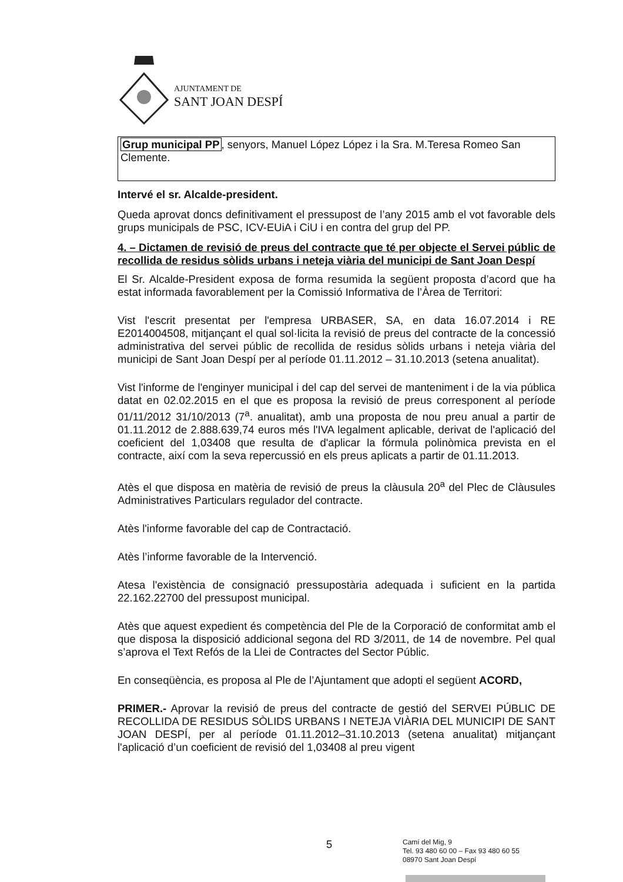AJUNTAMENT DE
SANT JOAN DESPÍ
Grup municipal PP, senyors, Manuel López López i la Sra. M.Teresa Romeo San Clemente.
Intervé el sr. Alcalde-president.
Queda aprovat doncs definitivament el pressupost de l’any 2015 amb el vot favorable dels grups municipals de PSC, ICV-EUiA i CiU i en contra del grup del PP.
4. – Dictamen de revisió de preus del contracte que té per objecte el Servei públic de recollida de residus sòlids urbans i neteja viària del municipi de Sant Joan Despí
El Sr. Alcalde-President exposa de forma resumida la següent proposta d’acord que ha estat informada favorablement per la Comissió Informativa de l’Àrea de Territori:
Vist l'escrit presentat per l'empresa URBASER, SA, en data 16.07.2014 i RE E2014004508, mitjançant el qual sol·licita la revisió de preus del contracte de la concessió administrativa del servei públic de recollida de residus sòlids urbans i neteja viària del municipi de Sant Joan Despí per al període 01.11.2012 – 31.10.2013 (setena anualitat).
Vist l'informe de l'enginyer municipal i del cap del servei de manteniment i de la via pública datat en 02.02.2015 en el que es proposa la revisió de preus corresponent al període 01/11/2012 31/10/2013 (7<sup>a</sup>. anualitat), amb una proposta de nou preu anual a partir de 01.11.2012 de 2.888.639,74 euros més l'IVA legalment aplicable, derivat de l'aplicació del coeficient del 1,03408 que resulta de d'aplicar la fórmula polinòmica prevista en el contracte, així com la seva repercussió en els preus aplicats a partir de 01.11.2013.
Atès el que disposa en matèria de revisió de preus la clàusula 20<sup>a</sup> del Plec de Clàusules Administratives Particulars regulador del contracte.
Atès l'informe favorable del cap de Contractació.
Atès l’informe favorable de la Intervenció.
Atesa l'existència de consignació pressupostària adequada i suficient en la partida 22.162.22700 del pressupost municipal.
Atès que aquest expedient és competència del Ple de la Corporació de conformitat amb el que disposa la disposició addicional segona del RD 3/2011, de 14 de novembre. Pel qual s’aprova el Text Refós de la Llei de Contractes del Sector Públic.
En conseqüència, es proposa al Ple de l’Ajuntament que adopti el següent ACORD,
PRIMER.- Aprovar la revisió de preus del contracte de gestió del SERVEI PÚBLIC DE RECOLLIDA DE RESIDUS SÒLIDS URBANS I NETEJA VIÀRIA DEL MUNICIPI DE SANT JOAN DESPÍ, per al període 01.11.2012–31.10.2013 (setena anualitat) mitjançant l'aplicació d’un coeficient de revisió del 1,03408 al preu vigent
5
Camí del Mig, 9
Tel. 93 480 60 00 – Fax 93 480 60 55
08970 Sant Joan Despí